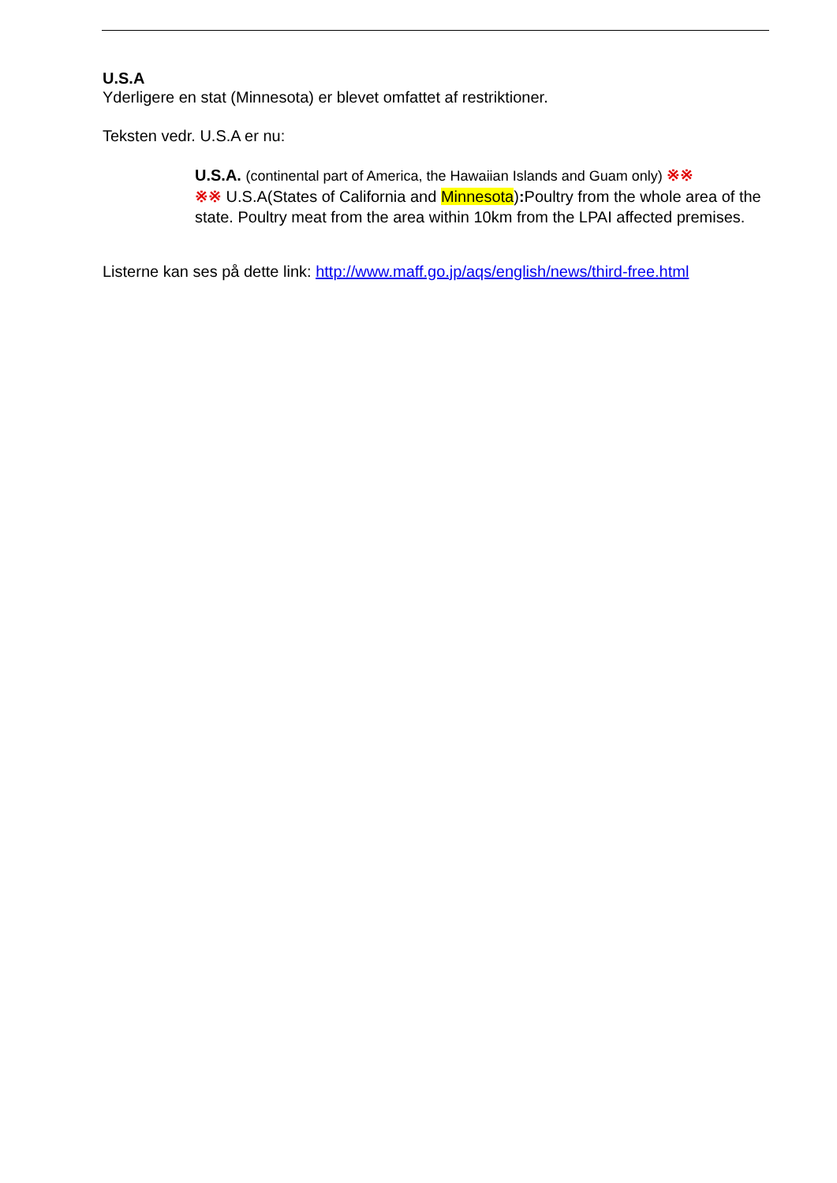U.S.A
Yderligere en stat (Minnesota) er blevet omfattet af restriktioner.
Teksten vedr. U.S.A er nu:
U.S.A. (continental part of America, the Hawaiian Islands and Guam only) ※※
※※ U.S.A(States of California and Minnesota): Poultry from the whole area of the state. Poultry meat from the area within 10km from the LPAI affected premises.
Listerne kan ses på dette link: http://www.maff.go.jp/aqs/english/news/third-free.html